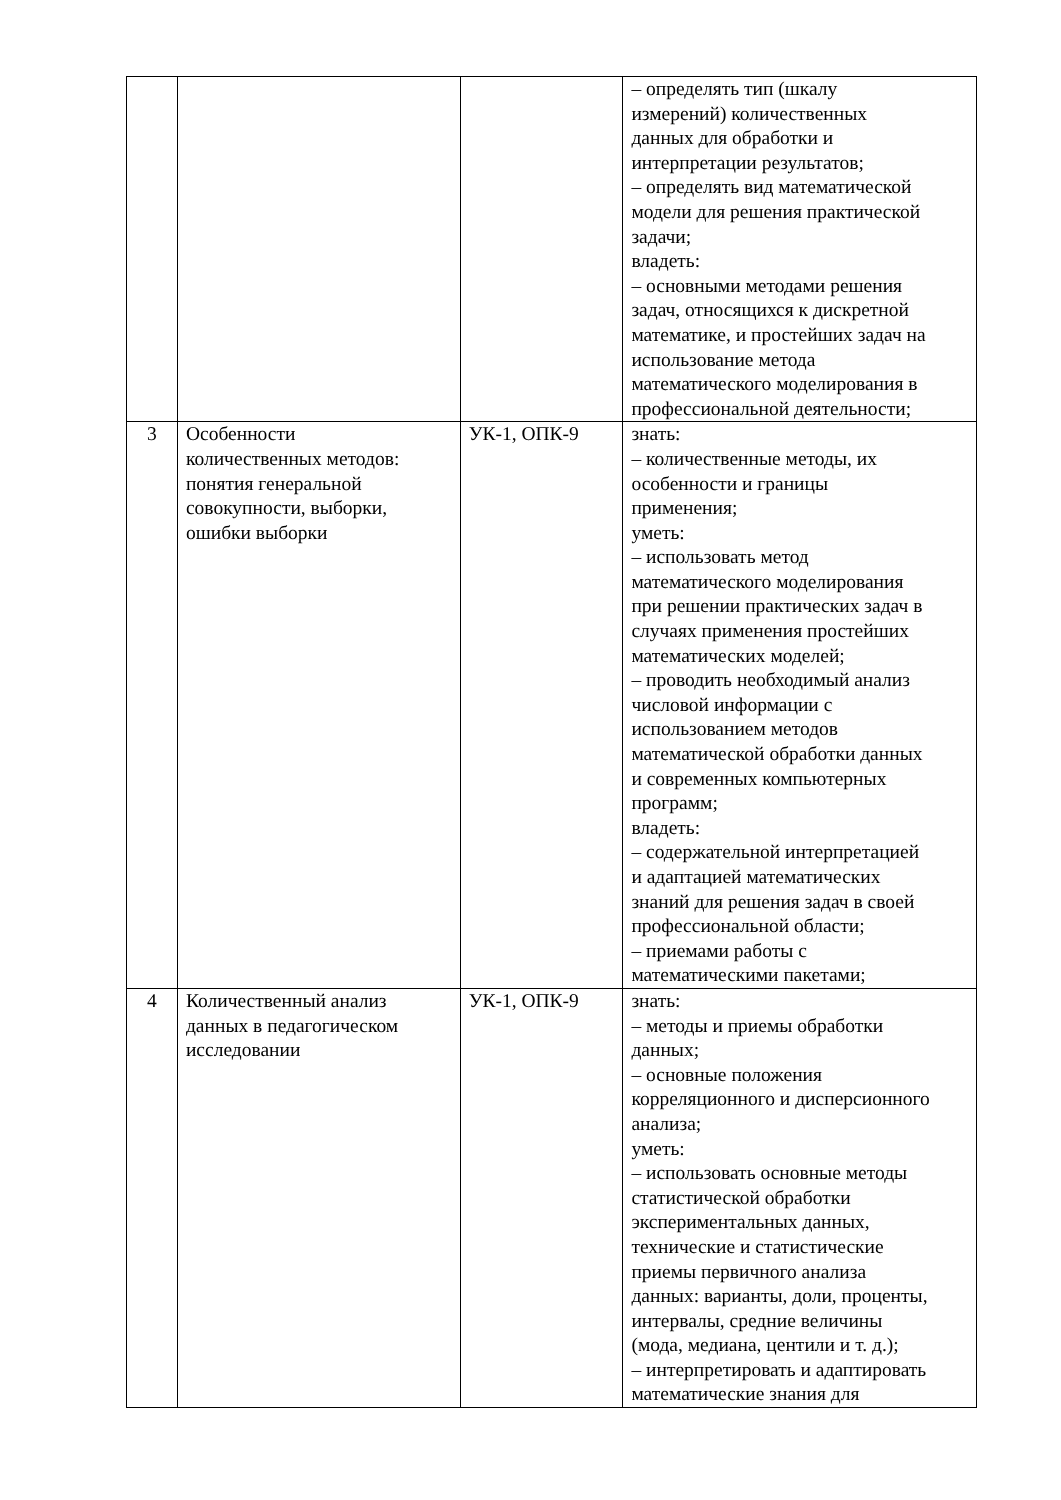| | | | – определять тип (шкалу измерений) количественных данных для обработки и интерпретации результатов; – определять вид математической модели для решения практической задачи; владеть: – основными методами решения задач, относящихся к дискретной математике, и простейших задач на использование метода математического моделирования в профессиональной деятельности; |
| 3 | Особенности количественных методов: понятия генеральной совокупности, выборки, ошибки выборки | УК-1, ОПК-9 | знать: – количественные методы, их особенности и границы применения; уметь: – использовать метод математического моделирования при решении практических задач в случаях применения простейших математических моделей; – проводить необходимый анализ числовой информации с использованием методов математической обработки данных и современных компьютерных программ; владеть: – содержательной интерпретацией и адаптацией математических знаний для решения задач в своей профессиональной области; – приемами работы с математическими пакетами; |
| 4 | Количественный анализ данных в педагогическом исследовании | УК-1, ОПК-9 | знать: – методы и приемы обработки данных; – основные положения корреляционного и дисперсионного анализа; уметь: – использовать основные методы статистической обработки экспериментальных данных, технические и статистические приемы первичного анализа данных: варианты, доли, проценты, интервалы, средние величины (мода, медиана, центили и т. д.); – интерпретировать и адаптировать математические знания для |